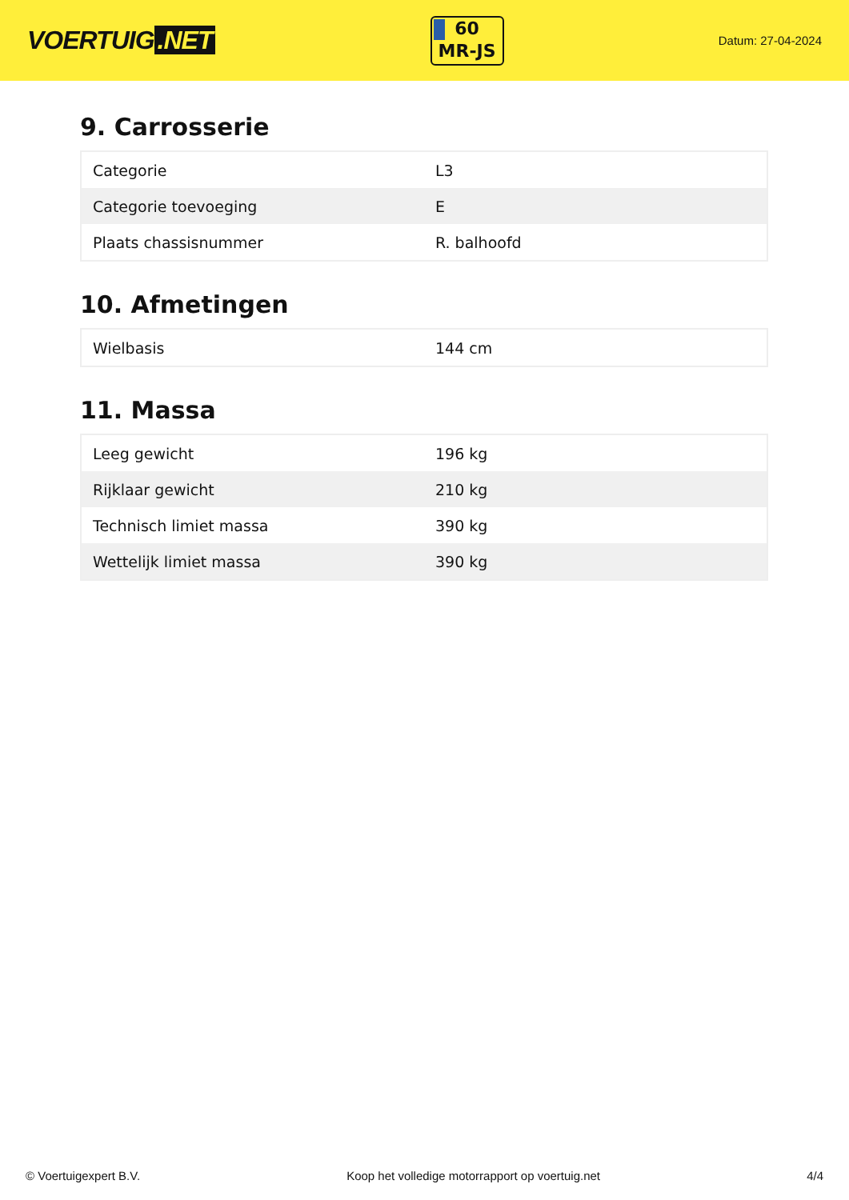VOERTUIG.NET
60
MR-JS
Datum: 27-04-2024
9. Carrosserie
| Categorie | L3 |
| Categorie toevoeging | E |
| Plaats chassisnummer | R. balhoofd |
10. Afmetingen
| Wielbasis | 144 cm |
11. Massa
| Leeg gewicht | 196 kg |
| Rijklaar gewicht | 210 kg |
| Technisch limiet massa | 390 kg |
| Wettelijk limiet massa | 390 kg |
© Voertuigexpert B.V. Koop het volledige motorrapport op voertuig.net 4/4